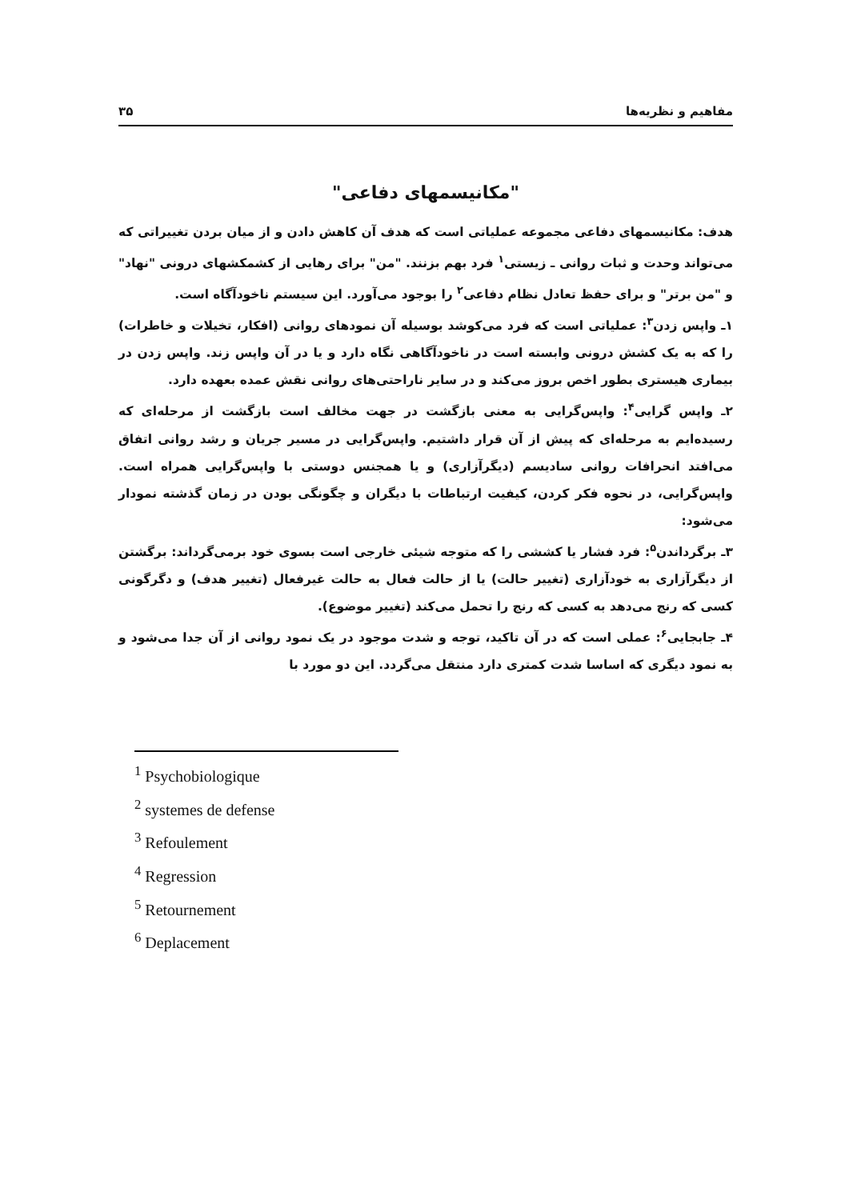مفاهیم و نظریه‌ها ۳۵
"مکانیسمهای دفاعی"
هدف: مکانیسمهای دفاعی مجموعه عملیاتی است که هدف آن کاهش دادن و از میان بردن تغییراتی که می‌تواند وحدت و ثبات روانی ـ زیستی<sup>۱</sup> فرد بهم بزنند. "من" برای رهایی از کشمکشهای درونی "نهاد" و "من برتر" و برای حفظ تعادل نظام دفاعی<sup>۲</sup> را بوجود می‌آورد. این سیستم ناخودآگاه است.
۱ـ واپس زدن<sup>۳</sup>: عملیاتی است که فرد می‌کوشد بوسیله آن نمودهای روانی (افکار، تخیلات و خاطرات) را که به یک کشش درونی وابسته است در ناخودآگاهی نگاه دارد و یا در آن واپس زند. واپس زدن در بیماری هیستری بطور اخص بروز می‌کند و در سایر ناراحتی‌های روانی نقش عمده بعهده دارد.
۲ـ واپس گرایی<sup>۴</sup>: واپس‌گرایی به معنی بازگشت در جهت مخالف است بازگشت از مرحله‌ای که رسیده‌ایم به مرحله‌ای که پیش از آن قرار داشتیم. واپس‌گرایی در مسیر جریان و رشد روانی اتفاق می‌افتد انحرافات روانی سادیسم (دیگرآزاری) و یا همجنس دوستی با واپس‌گرایی همراه است. واپس‌گرایی، در نحوه فکر کردن، کیفیت ارتباطات با دیگران و چگونگی بودن در زمان گذشته نمودار می‌شود:
۳ـ برگرداندن<sup>۵</sup>: فرد فشار یا کششی را که متوجه شیئی خارجی است بسوی خود برمی‌گرداند: برگشتن از دیگرآزاری به خودآزاری (تغییر حالت) یا از حالت فعال به حالت غیرفعال (تغییر هدف) و دگرگونی کسی که رنج می‌دهد به کسی که رنج را تحمل می‌کند (تغییر موضوع).
۴ـ جابجایی<sup>۶</sup>: عملی است که در آن تاکید، توجه و شدت موجود در یک نمود روانی از آن جدا می‌شود و به نمود دیگری که اساسا شدت کمتری دارد منتقل می‌گردد. این دو مورد با
<sup>1</sup> Psychobiologique
<sup>2</sup> systemes de defense
<sup>3</sup> Refoulement
<sup>4</sup> Regression
<sup>5</sup> Retournement
<sup>6</sup> Deplacement